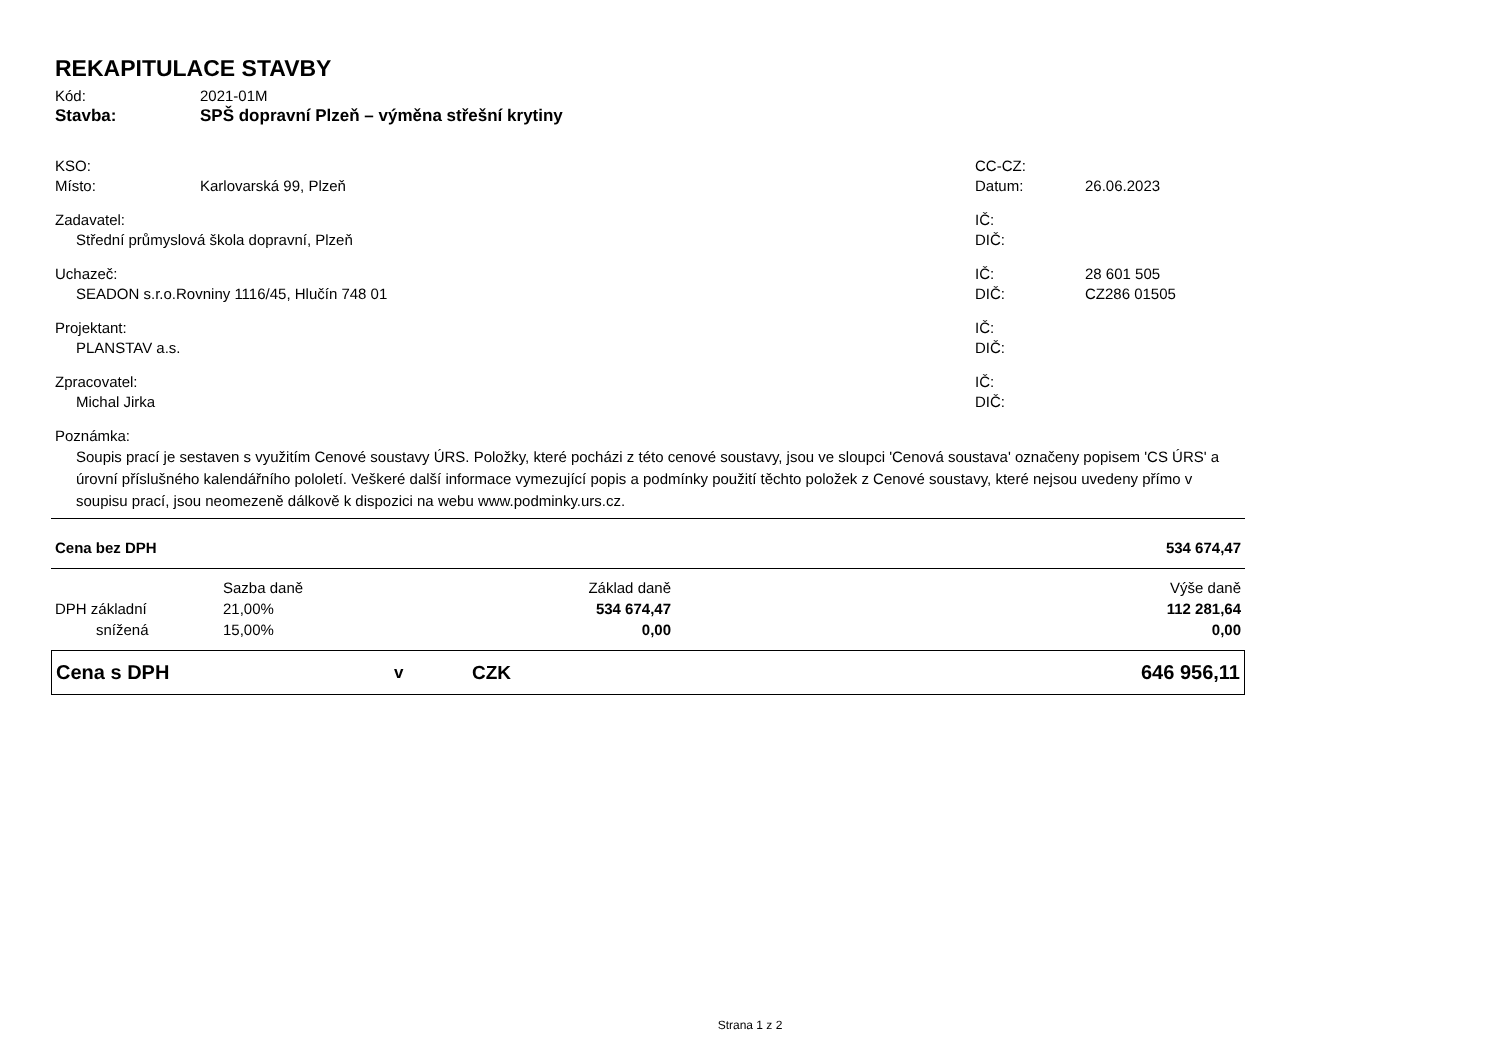REKAPITULACE STAVBY
Kód: 2021-01M
Stavba: SPŠ dopravní Plzeň – výměna střešní krytiny
KSO: CC-CZ:
Místo: Karlovarská 99, Plzeň Datum: 26.06.2023
Zadavatel: IČ:
Střední průmyslová škola dopravní, Plzeň
DIČ:
Uchazeč: IČ: 28 601 505
SEADON s.r.o.Rovniny 1116/45, Hlučín 748 01
DIČ: CZ286 01505
Projektant: IČ:
PLANSTAV a.s. DIČ:
Zpracovatel: IČ:
Michal Jirka DIČ:
Poznámka:
Soupis prací je sestaven s využitím Cenové soustavy ÚRS. Položky, které pocházi z této cenové soustavy, jsou ve sloupci 'Cenová soustava' označeny popisem 'CS ÚRS' a úrovní příslušného kalendářního pololetí. Veškeré další informace vymezující popis a podmínky použití těchto položek z Cenové soustavy, které nejsou uvedeny přímo v soupisu prací, jsou neomezeně dálkově k dispozici na webu www.podminky.urs.cz.
| Cena bez DPH | | | | 534 674,47 |
| | Sazba daně | Základ daně | | Výše daně |
| DPH základní | 21,00% | 534 674,47 | | 112 281,64 |
| snížená | 15,00% | 0,00 | | 0,00 |
| Cena s DPH | v | CZK | 646 956,11 |
Strana 1 z 2